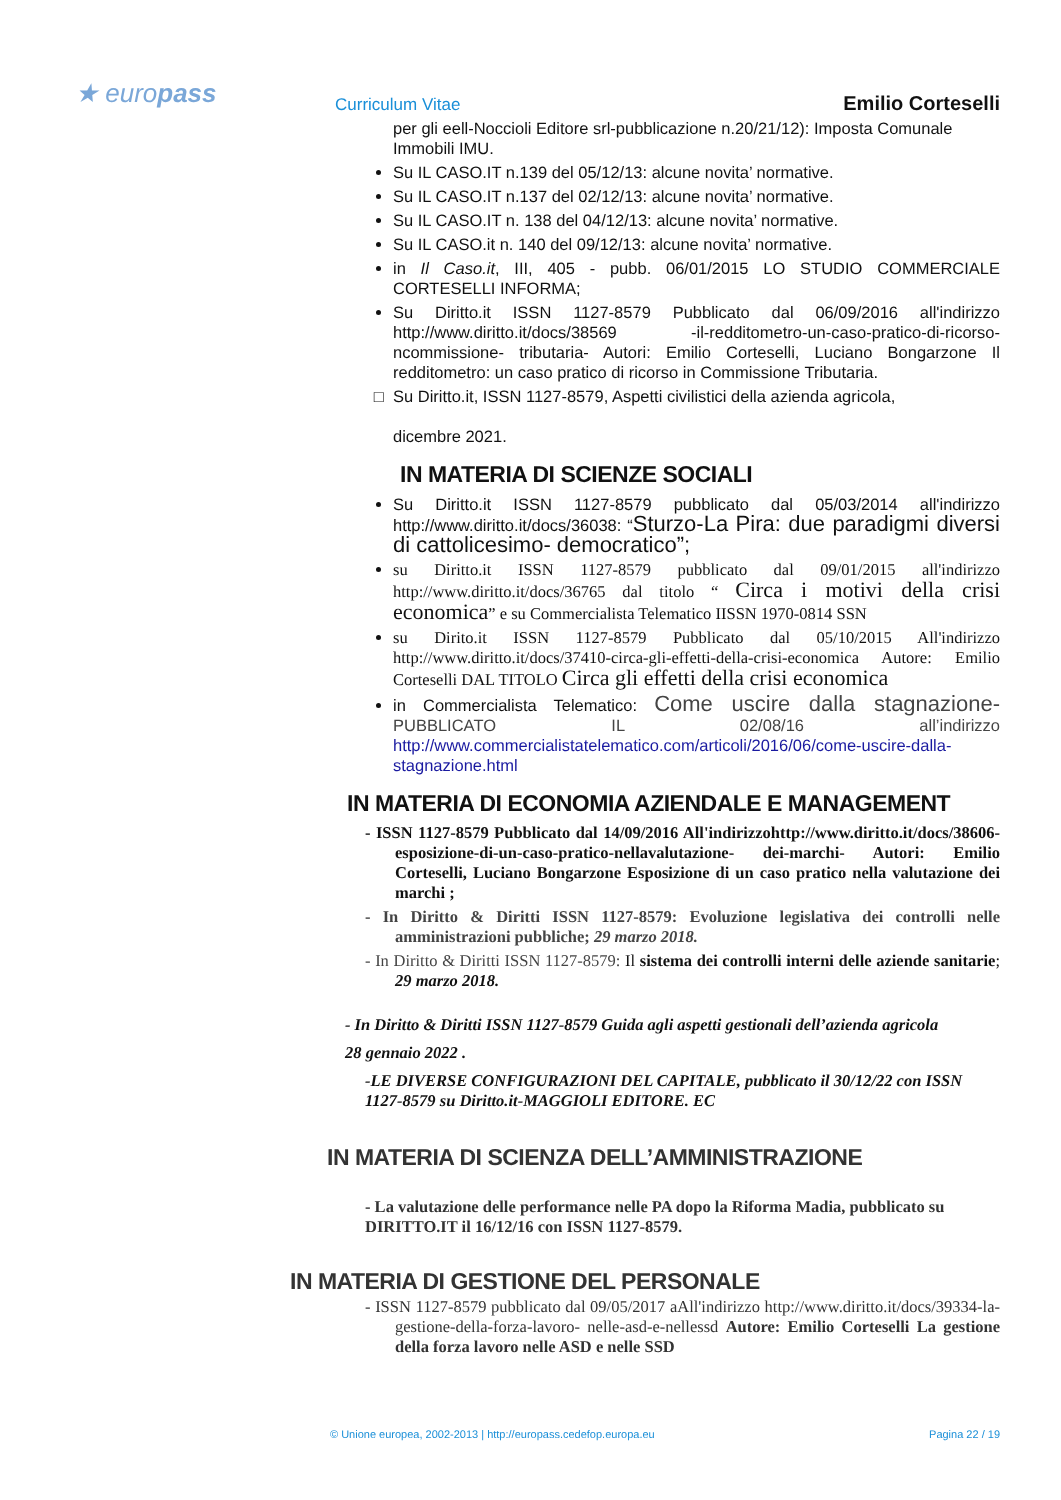★ europass Curriculum Vitae Emilio Corteselli
per gli eell-Noccioli Editore srl-pubblicazione n.20/21/12): Imposta Comunale Immobili IMU.
Su IL CASO.IT n.139 del 05/12/13: alcune novita’ normative.
Su IL CASO.IT n.137 del 02/12/13: alcune novita’ normative.
Su IL CASO.IT n. 138 del 04/12/13: alcune novita’ normative.
Su IL CASO.it n. 140 del 09/12/13: alcune novita’ normative.
in Il Caso.it, III, 405 - pubb. 06/01/2015 LO STUDIO COMMERCIALE CORTESELLI INFORMA;
Su Diritto.it ISSN 1127-8579 Pubblicato dal 06/09/2016 all'indirizzo http://www.diritto.it/docs/38569 -il-redditometro-un-caso-pratico-di-ricorso-ncommissione- tributaria- Autori: Emilio Corteselli, Luciano Bongarzone Il redditometro: un caso pratico di ricorso in Commissione Tributaria.
Su Diritto.it, ISSN 1127-8579, Aspetti civilistici della azienda agricola,
dicembre 2021.
IN MATERIA DI SCIENZE SOCIALI
Su Diritto.it ISSN 1127-8579 pubblicato dal 05/03/2014 all'indirizzo http://www.diritto.it/docs/36038: “Sturzo-La Pira: due paradigmi diversi di cattolicesimo- democratico”;
su Diritto.it ISSN 1127-8579 pubblicato dal 09/01/2015 all'indirizzo http://www.diritto.it/docs/36765 dal titolo “ Circa i motivi della crisi economica” e su Commercialista Telematico IISSN 1970-0814 SSN
su Dirito.it ISSN 1127-8579 Pubblicato dal 05/10/2015 All'indirizzo http://www.diritto.it/docs/37410-circa-gli-effetti-della-crisi-economica Autore: Emilio Corteselli DAL TITOLO Circa gli effetti della crisi economica
in Commercialista Telematico: Come uscire dalla stagnazione- PUBBLICATO IL 02/08/16 all’indirizzo http://www.commercialistatelematico.com/articoli/2016/06/come-uscire-dalla-stagnazione.html
IN MATERIA DI ECONOMIA AZIENDALE E MANAGEMENT
- ISSN 1127-8579 Pubblicato dal 14/09/2016 All'indirizzohttp://www.diritto.it/docs/38606-esposizione-di-un-caso-pratico-nellavalutazione- dei-marchi- Autori: Emilio Corteselli, Luciano Bongarzone Esposizione di un caso pratico nella valutazione dei marchi ;
- In Diritto & Diritti ISSN 1127-8579: Evoluzione legislativa dei controlli nelle amministrazioni pubbliche; 29 marzo 2018.
- In Diritto & Diritti ISSN 1127-8579: Il sistema dei controlli interni delle aziende sanitarie; 29 marzo 2018.
- In Diritto & Diritti ISSN 1127-8579 Guida agli aspetti gestionali dell’azienda agricola
28 gennaio 2022 .
-LE DIVERSE CONFIGURAZIONI DEL CAPITALE, pubblicato il 30/12/22 con ISSN 1127-8579 su Diritto.it-MAGGIOLI EDITORE. EC
IN MATERIA DI SCIENZA DELL’AMMINISTRAZIONE
- La valutazione delle performance nelle PA dopo la Riforma Madia, pubblicato su DIRITTO.IT il 16/12/16 con ISSN 1127-8579.
IN MATERIA DI GESTIONE DEL PERSONALE
- ISSN 1127-8579 pubblicato dal 09/05/2017 aAll'indirizzo http://www.diritto.it/docs/39334-la-gestione-della-forza-lavoro- nelle-asd-e-nellessd Autore: Emilio Corteselli La gestione della forza lavoro nelle ASD e nelle SSD
© Unione europea, 2002-2013 | http://europass.cedefop.europa.eu Pagina 22 / 19